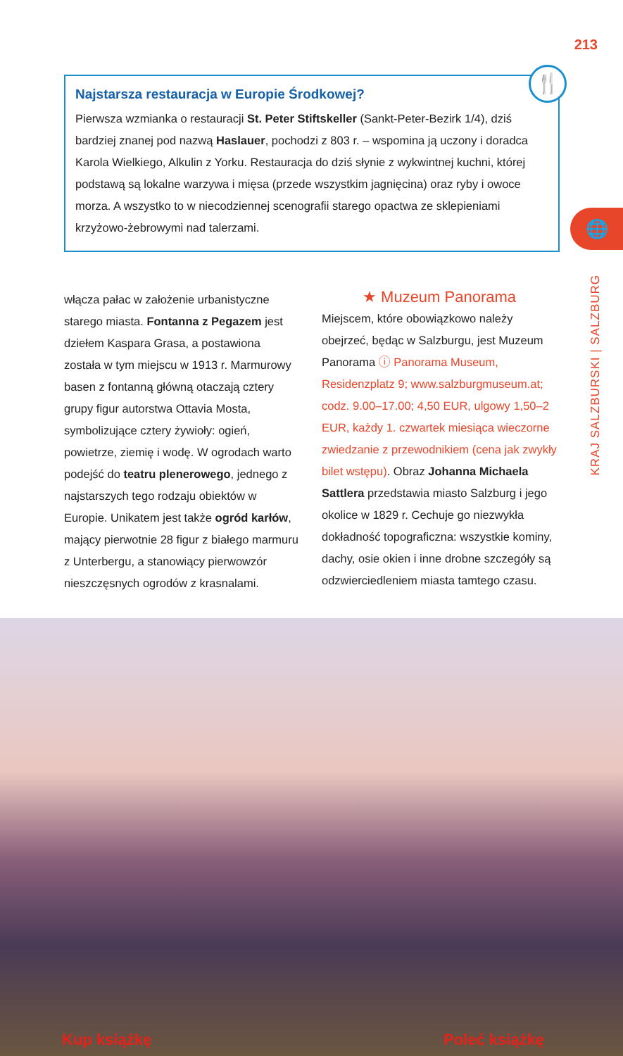213
Najstarsza restauracja w Europie Środkowej?
Pierwsza wzmianka o restauracji St. Peter Stiftskeller (Sankt-Peter-Bezirk 1/4), dziś bardziej znanej pod nazwą Haslauer, pochodzi z 803 r. – wspomina ją uczony i doradca Karola Wielkiego, Alkulin z Yorku. Restauracja do dziś słynie z wykwintnej kuchni, której podstawą są lokalne warzywa i mięsa (przede wszystkim jagnięcina) oraz ryby i owoce morza. A wszystko to w niecodziennej scenografii starego opactwa ze sklepieniami krzyżowo-żebrowymi nad talerzami.
🍴
🌐
KRAJ SALZBURSKI | SALZBURG
włącza pałac w założenie urbanistyczne starego miasta. Fontanna z Pegazem jest dziełem Kaspara Grasa, a postawiona została w tym miejscu w 1913 r. Marmurowy basen z fontanną główną otaczają cztery grupy figur autorstwa Ottavia Mosta, symbolizujące cztery żywioły: ogień, powietrze, ziemię i wodę. W ogrodach warto podejść do teatru plenerowego, jednego z najstarszych tego rodzaju obiektów w Europie. Unikatem jest także ogród karłów, mający pierwotnie 28 figur z białego marmuru z Unterbergu, a stanowiący pierwowzór nieszczęsnych ogrodów z krasnalami.
★ Muzeum Panorama
Miejscem, które obowiązkowo należy obejrzeć, będąc w Salzburgu, jest Muzeum Panorama ⓘ Panorama Museum, Residenzplatz 9; www.salzburgmuseum.at; codz. 9.00–17.00; 4,50 EUR, ulgowy 1,50–2 EUR, każdy 1. czwartek miesiąca wieczorne zwiedzanie z przewodnikiem (cena jak zwykły bilet wstępu). Obraz Johanna Michaela Sattlera przedstawia miasto Salzburg i jego okolice w 1829 r. Cechuje go niezwykła dokładność topograficzna: wszystkie kominy, dachy, osie okien i inne drobne szczegóły są odzwierciedleniem miasta tamtego czasu.
Kup książkę Poleć książkę